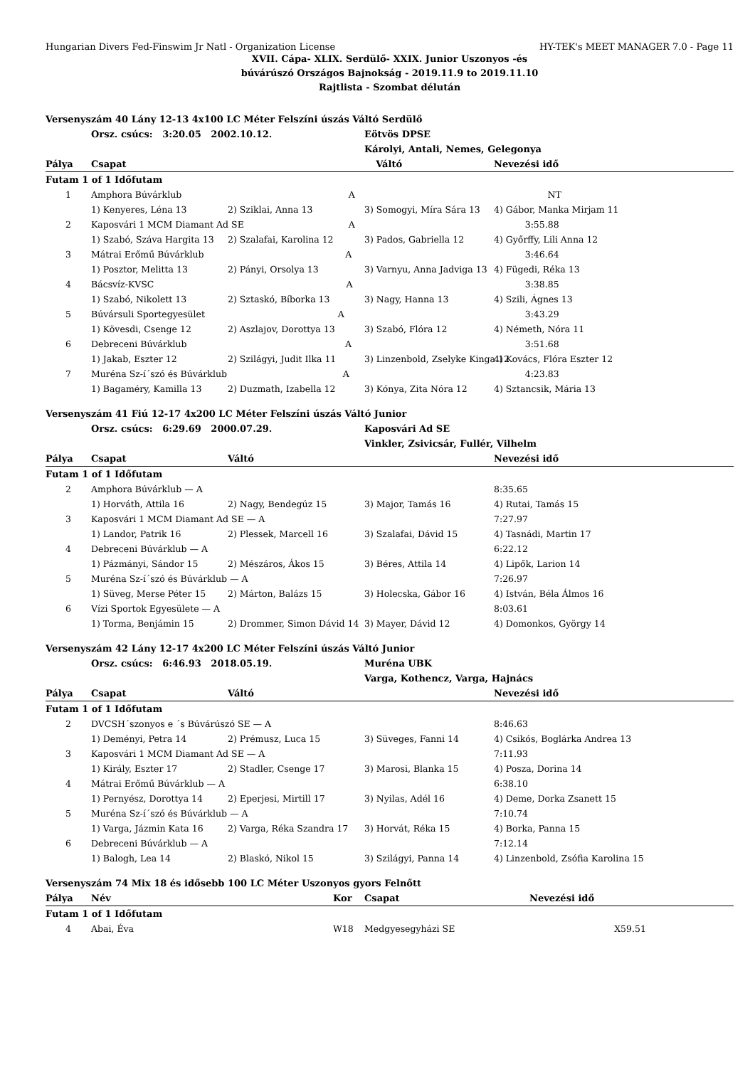Hungarian Divers Fed-Finswim Jr Natl - Organization License HY-TEK's MEET MANAGER 7.0 - Page 11
XVII. Cápa- XLIX. Serdülő- XXIX. Junior Uszonyos -és
búvárúszó Országos Bajnokság - 2019.11.9 to 2019.11.10
Rajtlista - Szombat délután
| Versenyszám 40 Lány 12-13 4x100 LC Méter Felszíni úszás Váltó Serdülő | | | | |
| | Orsz. csúcs: 3:20.05 2002.10.12. | | Eötvös DPSE | |
| | | | Károlyi, Antali, Nemes, Gelegonya | |
| Pálya | Csapat | Váltó | | Nevezési idő |
| Futam 1 of 1 Időfutam | | | | |
| 1 | Amphora Búvárklub A | | | NT |
| | 1) Kenyeres, Léna 13 | 2) Sziklai, Anna 13 | 3) Somogyi, Míra Sára 13 | 4) Gábor, Manka Mirjam 11 |
| 2 | Kaposvári 1 MCM Diamant Ad SE A | | | 3:55.88 |
| | 1) Szabó, Száva Hargita 13 | 2) Szalafai, Karolina 12 | 3) Pados, Gabriella 12 | 4) Győrffy, Lili Anna 12 |
| 3 | Mátrai Erőmű Búvárklub A | | | 3:46.64 |
| | 1) Posztor, Melitta 13 | 2) Pányi, Orsolya 13 | 3) Varnyu, Anna Jadviga 13 | 4) Fügedi, Réka 13 |
| 4 | Bácsvíz-KVSC A | | | 3:38.85 |
| | 1) Szabó, Nikolett 13 | 2) Sztaskó, Bíborka 13 | 3) Nagy, Hanna 13 | 4) Szili, Ágnes 13 |
| 5 | Búvársuli Sportegyesület A | | | 3:43.29 |
| | 1) Kövesdi, Csenge 12 | 2) Aszlajov, Dorottya 13 | 3) Szabó, Flóra 12 | 4) Németh, Nóra 11 |
| 6 | Debreceni Búvárklub A | | | 3:51.68 |
| | 1) Jakab, Eszter 12 | 2) Szilágyi, Judit Ilka 11 | 3) Linzenbold, Zselyke Kinga 12 | 4) Kovács, Flóra Eszter 12 |
| 7 | Muréna Sz-í´szó és Búvárklub A | | | 4:23.83 |
| | 1) Bagaméry, Kamilla 13 | 2) Duzmath, Izabella 12 | 3) Kónya, Zita Nóra 12 | 4) Sztancsik, Mária 13 |
| Versenyszám 41 Fiú 12-17 4x200 LC Méter Felszíni úszás Váltó Junior | | | | |
| | Orsz. csúcs: 6:29.69 2000.07.29. | | Kaposvári Ad SE | |
| | | | Vinkler, Zsivicsár, Fullér, Vilhelm | |
| Pálya | Csapat | Váltó | | Nevezési idő |
| Futam 1 of 1 Időfutam | | | | |
| 2 | Amphora Búvárklub — A | | | 8:35.65 |
| | 1) Horváth, Attila 16 | 2) Nagy, Bendegúz 15 | 3) Major, Tamás 16 | 4) Rutai, Tamás 15 |
| 3 | Kaposvári 1 MCM Diamant Ad SE — A | | | 7:27.97 |
| | 1) Landor, Patrik 16 | 2) Plessek, Marcell 16 | 3) Szalafai, Dávid 15 | 4) Tasnádi, Martin 17 |
| 4 | Debreceni Búvárklub — A | | | 6:22.12 |
| | 1) Pázmányi, Sándor 15 | 2) Mészáros, Ákos 15 | 3) Béres, Attila 14 | 4) Lipők, Larion 14 |
| 5 | Muréna Sz-í´szó és Búvárklub — A | | | 7:26.97 |
| | 1) Süveg, Merse Péter 15 | 2) Márton, Balázs 15 | 3) Holecska, Gábor 16 | 4) István, Béla Álmos 16 |
| 6 | Vízi Sportok Egyesülete — A | | | 8:03.61 |
| | 1) Torma, Benjámin 15 | 2) Drommer, Simon Dávid 14 | 3) Mayer, Dávid 12 | 4) Domonkos, György 14 |
| Versenyszám 42 Lány 12-17 4x200 LC Méter Felszíni úszás Váltó Junior | | | | |
| | Orsz. csúcs: 6:46.93 2018.05.19. | | Muréna UBK | |
| | | | Varga, Kothencz, Varga, Hajnács | |
| Pálya | Csapat | Váltó | | Nevezési idő |
| Futam 1 of 1 Időfutam | | | | |
| 2 | DVCSH´szonyos e ´s Búvárúszó SE — A | | | 8:46.63 |
| | 1) Deményi, Petra 14 | 2) Prémusz, Luca 15 | 3) Süveges, Fanni 14 | 4) Csikós, Boglárka Andrea 13 |
| 3 | Kaposvári 1 MCM Diamant Ad SE — A | | | 7:11.93 |
| | 1) Király, Eszter 17 | 2) Stadler, Csenge 17 | 3) Marosi, Blanka 15 | 4) Posza, Dorina 14 |
| 4 | Mátrai Erőmű Búvárklub — A | | | 6:38.10 |
| | 1) Pernyész, Dorottya 14 | 2) Eperjesi, Mirtill 17 | 3) Nyilas, Adél 16 | 4) Deme, Dorka Zsanett 15 |
| 5 | Muréna Sz-í´szó és Búvárklub — A | | | 7:10.74 |
| | 1) Varga, Jázmin Kata 16 | 2) Varga, Réka Szandra 17 | 3) Horvát, Réka 15 | 4) Borka, Panna 15 |
| 6 | Debreceni Búvárklub — A | | | 7:12.14 |
| | 1) Balogh, Lea 14 | 2) Blaskó, Nikol 15 | 3) Szilágyi, Panna 14 | 4) Linzenbold, Zsófia Karolina 15 |
| Versenyszám 74 Mix 18 és idősebb 100 LC Méter Uszonyos gyors Felnőtt | | | | |
| Pálya | Név | Kor | Csapat | Nevezési idő |
| Futam 1 of 1 Időfutam | | | | |
| 4 | Abai, Éva | W18 | Medgyesegyházi SE | X59.51 |